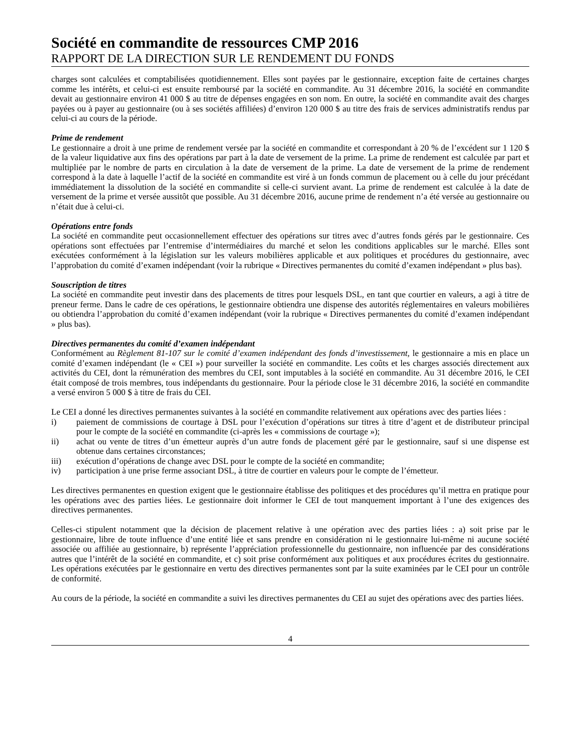Société en commandite de ressources CMP 2016
RAPPORT DE LA DIRECTION SUR LE RENDEMENT DU FONDS
charges sont calculées et comptabilisées quotidiennement. Elles sont payées par le gestionnaire, exception faite de certaines charges comme les intérêts, et celui-ci est ensuite remboursé par la société en commandite. Au 31 décembre 2016, la société en commandite devait au gestionnaire environ 41 000 $ au titre de dépenses engagées en son nom. En outre, la société en commandite avait des charges payées ou à payer au gestionnaire (ou à ses sociétés affiliées) d’environ 120 000 $ au titre des frais de services administratifs rendus par celui-ci au cours de la période.
Prime de rendement
Le gestionnaire a droit à une prime de rendement versée par la société en commandite et correspondant à 20 % de l’excédent sur 1 120 $ de la valeur liquidative aux fins des opérations par part à la date de versement de la prime. La prime de rendement est calculée par part et multipliée par le nombre de parts en circulation à la date de versement de la prime. La date de versement de la prime de rendement correspond à la date à laquelle l’actif de la société en commandite est viré à un fonds commun de placement ou à celle du jour précédant immédiatement la dissolution de la société en commandite si celle-ci survient avant. La prime de rendement est calculée à la date de versement de la prime et versée aussitôt que possible. Au 31 décembre 2016, aucune prime de rendement n’a été versée au gestionnaire ou n’était due à celui-ci.
Opérations entre fonds
La société en commandite peut occasionnellement effectuer des opérations sur titres avec d’autres fonds gérés par le gestionnaire. Ces opérations sont effectuées par l’entremise d’intermédiaires du marché et selon les conditions applicables sur le marché. Elles sont exécutées conformément à la législation sur les valeurs mobilières applicable et aux politiques et procédures du gestionnaire, avec l’approbation du comité d’examen indépendant (voir la rubrique « Directives permanentes du comité d’examen indépendant » plus bas).
Souscription de titres
La société en commandite peut investir dans des placements de titres pour lesquels DSL, en tant que courtier en valeurs, a agi à titre de preneur ferme. Dans le cadre de ces opérations, le gestionnaire obtiendra une dispense des autorités réglementaires en valeurs mobilières ou obtiendra l’approbation du comité d’examen indépendant (voir la rubrique « Directives permanentes du comité d’examen indépendant » plus bas).
Directives permanentes du comité d’examen indépendant
Conformément au Règlement 81-107 sur le comité d’examen indépendant des fonds d’investissement, le gestionnaire a mis en place un comité d’examen indépendant (le « CEI ») pour surveiller la société en commandite. Les coûts et les charges associés directement aux activités du CEI, dont la rémunération des membres du CEI, sont imputables à la société en commandite. Au 31 décembre 2016, le CEI était composé de trois membres, tous indépendants du gestionnaire. Pour la période close le 31 décembre 2016, la société en commandite a versé environ 5 000 $ à titre de frais du CEI.
Le CEI a donné les directives permanentes suivantes à la société en commandite relativement aux opérations avec des parties liées :
i) paiement de commissions de courtage à DSL pour l’exécution d’opérations sur titres à titre d’agent et de distributeur principal pour le compte de la société en commandite (ci-après les « commissions de courtage »);
ii) achat ou vente de titres d’un émetteur auprès d’un autre fonds de placement géré par le gestionnaire, sauf si une dispense est obtenue dans certaines circonstances;
iii) exécution d’opérations de change avec DSL pour le compte de la société en commandite;
iv) participation à une prise ferme associant DSL, à titre de courtier en valeurs pour le compte de l’émetteur.
Les directives permanentes en question exigent que le gestionnaire établisse des politiques et des procédures qu’il mettra en pratique pour les opérations avec des parties liées. Le gestionnaire doit informer le CEI de tout manquement important à l’une des exigences des directives permanentes.
Celles-ci stipulent notamment que la décision de placement relative à une opération avec des parties liées : a) soit prise par le gestionnaire, libre de toute influence d’une entité liée et sans prendre en considération ni le gestionnaire lui-même ni aucune société associée ou affiliée au gestionnaire, b) représente l’appréciation professionnelle du gestionnaire, non influencée par des considérations autres que l’intérêt de la société en commandite, et c) soit prise conformément aux politiques et aux procédures écrites du gestionnaire. Les opérations exécutées par le gestionnaire en vertu des directives permanentes sont par la suite examinées par le CEI pour un contrôle de conformité.
Au cours de la période, la société en commandite a suivi les directives permanentes du CEI au sujet des opérations avec des parties liées.
4